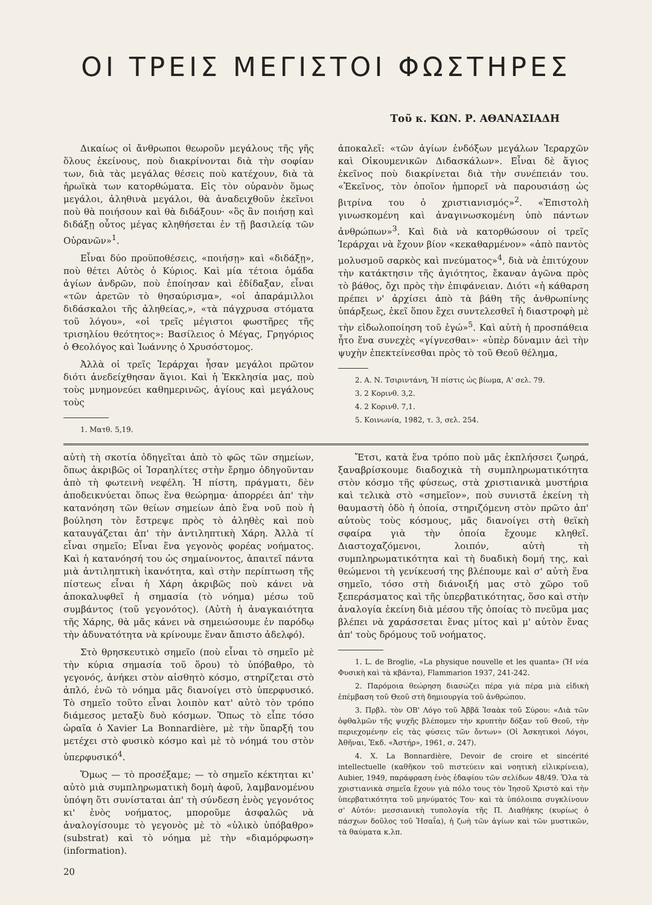ΟΙ ΤΡΕΙΣ ΜΕΓΙΣΤΟΙ ΦΩΣΤΗΡΕΣ
Τοῦ κ. ΚΩΝ. Ρ. ΑΘΑΝΑΣΙΑΔΗ
Δικαίως οἱ ἄνθρωποι θεωροῦν μεγάλους τῆς γῆς ὅλους ἐκείνους, ποὺ διακρίνονται διὰ τὴν σοφίαν των, διὰ τὰς μεγάλας θέσεις ποὺ κατέχουν, διὰ τὰ ἡρωϊκὰ των κατορθώματα. Εἰς τὸν οὐρανὸν ὅμως μεγάλοι, ἀληθινὰ μεγάλοι, θὰ ἀναδειχθοῦν ἐκεῖνοι ποὺ θὰ ποιήσουν καὶ θὰ διδάξουν· «ὃς ἂν ποιήσῃ καὶ διδάξῃ οὗτος μέγας κληθήσεται ἐν τῇ βασιλείᾳ τῶν Οὐρανῶν»<sup>1</sup>.
Εἶναι δύο προϋποθέσεις, «ποιήσῃ» καὶ «διδάξῃ», ποὺ θέτει Αὐτὸς ὁ Κύριος. Καὶ μία τέτοια ὁμάδα ἁγίων ἀνδρῶν, ποὺ ἐποίησαν καὶ ἐδίδαξαν, εἶναι «τῶν ἀρετῶν τὸ θησαύρισμα», «οἱ ἀπαράμιλλοι διδάσκαλοι τῆς ἀληθείας,», «τὰ πάγχρυσα στόματα τοῦ λόγου», «οἱ τρεῖς μέγιστοι φωστῆρες τῆς τρισηλίου θεότητος»: Βασίλειος ὁ Μέγας, Γρηγόριος ὁ Θεολόγος καὶ Ἰωάννης ὁ Χρυσόστομος.
Ἀλλὰ οἱ τρεῖς Ἱεράρχαι ἦσαν μεγάλοι πρῶτον διότι ἀνεδείχθησαν ἅγιοι. Καὶ ἡ Ἐκκλησία μας, ποὺ τοὺς μνημονεύει καθημερινῶς, ἁγίους καὶ μεγάλους τοὺς
1. Ματθ. 5,19.
ἀποκαλεῖ: «τῶν ἁγίων ἐνδόξων μεγάλων Ἱεραρχῶν καὶ Οἰκουμενικῶν Διδασκάλων». Εἶναι δὲ ἅγιος ἐκεῖνος ποὺ διακρίνεται διὰ τὴν συνέπειάν του. «Ἐκεῖνος, τὸν ὁποῖον ἠμπορεῖ νὰ παρουσιάσῃ ὡς βιτρίνα του ὁ χριστιανισμός»<sup>2</sup>. «Ἐπιστολὴ γινωσκομένη καὶ ἀναγινωσκομένη ὑπὸ πάντων ἀνθρώπων»<sup>3</sup>. Καὶ διὰ νὰ κατορθώσουν οἱ τρεῖς Ἱεράρχαι νὰ ἔχουν βίον «κεκαθαρμένον» «ἀπὸ παντὸς μολυσμοῦ σαρκὸς καὶ πνεύματος»<sup>4</sup>, διὰ νὰ ἐπιτύχουν τὴν κατάκτησιν τῆς ἁγιότητος, ἔκαναν ἀγῶνα πρὸς τὸ βάθος, ὄχι πρὸς τὴν ἐπιφάνειαν. Διότι «ἡ κάθαρση πρέπει ν' ἀρχίσει ἀπὸ τὰ βάθη τῆς ἀνθρωπίνης ὑπάρξεως, ἐκεῖ ὅπου ἔχει συντελεσθεῖ ἡ διαστροφὴ μὲ τὴν εἰδωλοποίηση τοῦ ἐγώ»<sup>5</sup>. Καὶ αὐτὴ ἡ προσπάθεια ἦτο ἕνα συνεχὲς «γίγνεσθαι»· «ὑπὲρ δύναμιν ἀεὶ τὴν ψυχὴν ἐπεκτείνεσθαι πρὸς τὸ τοῦ Θεοῦ θέλημα,
2. Α. Ν. Τσιριντάνη, Ἡ πίστις ὡς βίωμα, Α' σελ. 79.
3. 2 Κορινθ. 3,2.
4. 2 Κορινθ. 7,1.
5. Κοινωνία, 1982, τ. 3, σελ. 254.
αὐτὴ τὴ σκοτία ὁδηγεῖται ἀπὸ τὸ φῶς τῶν σημείων, ὅπως ἀκριβῶς οἱ Ἰσραηλίτες στὴν ἔρημο ὁδηγοῦνταν ἀπὸ τὴ φωτεινὴ νεφέλη. Ἡ πίστη, πράγματι, δὲν ἀποδεικνύεται ὅπως ἕνα θεώρημα· ἀπορρέει ἀπ' τὴν κατανόηση τῶν θείων σημείων ἀπὸ ἕνα νοῦ ποὺ ἡ βούληση τὸν ἔστρεψε πρὸς τὸ ἀληθὲς καὶ ποὺ καταυγάζεται ἀπ' τὴν ἀντιληπτικὴ Χάρη. Ἀλλὰ τί εἶναι σημεῖο; Εἶναι ἕνα γεγονὸς φορέας νοήματος. Καὶ ἡ κατανόησή του ὡς σημαίνοντος, ἀπαιτεῖ πάντα μιὰ ἀντιληπτικὴ ἱκανότητα, καὶ στὴν περίπτωση τῆς πίστεως εἶναι ἡ Χάρη ἀκριβῶς ποὺ κάνει νὰ ἀποκαλυφθεῖ ἡ σημασία (τὸ νόημα) μέσω τοῦ συμβάντος (τοῦ γεγονότος). (Αὐτὴ ἡ ἀναγκαιότητα τῆς Χάρης, θὰ μᾶς κάνει νὰ σημειώσουμε ἐν παρόδῳ τὴν ἀδυνατότητα νὰ κρίνουμε ἕναν ἄπιστο ἀδελφό).
Στὸ θρησκευτικὸ σημεῖο (ποὺ εἶναι τὸ σημεῖο μὲ τὴν κύρια σημασία τοῦ ὅρου) τὸ ὑπόβαθρο, τὸ γεγονός, ἀνήκει στὸν αἰσθητὸ κόσμο, στηρίζεται στὸ ἁπλό, ἐνῶ τὸ νόημα μᾶς διανοίγει στὸ ὑπερφυσικό. Τὸ σημεῖο τοῦτο εἶναι λοιπὸν κατ' αὐτὸ τὸν τρόπο διάμεσος μεταξὺ δυὸ κόσμων. Ὅπως τὸ εἶπε τόσο ὡραῖα ὁ Xavier La Bonnardière, μὲ τὴν ὕπαρξή του μετέχει στὸ φυσικὸ κόσμο καὶ μὲ τὸ νόημά του στὸν ὑπερφυσικό<sup>4</sup>.
Ὅμως — τὸ προσέξαμε; — τὸ σημεῖο κέκτηται κι' αὐτὸ μιὰ συμπληρωματικὴ δομὴ ἀφοῦ, λαμβανομένου ὑπόψη ὅτι συνίσταται ἀπ' τὴ σύνδεση ἑνὸς γεγονότος κι' ἑνὸς νοήματος, μποροῦμε ἀσφαλῶς νὰ ἀναλογίσουμε τὸ γεγονὸς μὲ τὸ «ὑλικὸ ὑπόβαθρο» (substrat) καὶ τὸ νόημα μὲ τὴν «διαμόρφωση» (information).
20
Ἔτσι, κατὰ ἕνα τρόπο ποὺ μᾶς ἐκπλήσσει ζωηρά, ξαναβρίσκουμε διαδοχικὰ τὴ συμπληρωματικότητα στὸν κόσμο τῆς φύσεως, στὰ χριστιανικὰ μυστήρια καὶ τελικὰ στὸ «σημεῖον», ποὺ συνιστᾶ ἐκείνη τὴ θαυμαστὴ ὁδὸ ἡ ὁποία, στηριζόμενη στὸν πρῶτο ἀπ' αὐτοὺς τοὺς κόσμους, μᾶς διανοίγει στὴ θεϊκὴ σφαίρα γιὰ τὴν ὁποία ἔχουμε κληθεῖ. Διαστοχαζόμενοι, λοιπόν, αὐτὴ τὴ συμπληρωματικότητα καὶ τὴ δυαδικὴ δομή της, καὶ θεώμενοι τὴ γενίκευσή της βλέπουμε καὶ σ' αὐτὴ ἕνα σημεῖο, τόσο στὴ διάνοιξή μας στὸ χῶρο τοῦ ξεπεράσματος καὶ τῆς ὑπερβατικότητας, ὅσο καὶ στὴν ἀναλογία ἐκείνη διὰ μέσου τῆς ὁποίας τὸ πνεῦμα μας βλέπει νὰ χαράσσεται ἕνας μίτος καὶ μ' αὐτὸν ἕνας ἀπ' τοὺς δρόμους τοῦ νοήματος.
1. L. de Broglie, «La physique nouvelle et les quanta» (Ἡ νέα Φυσικὴ καὶ τὰ κβάντα), Flammarion 1937, 241-242.
2. Παρόμοια θεώρηση διασώζει πέρα γιὰ πέρα μιὰ εἰδικὴ ἐπέμβαση τοῦ Θεοῦ στὴ δημιουργία τοῦ ἀνθρώπου.
3. Πρβλ. τὸν ΟΒ' Λόγο τοῦ Ἀββᾶ Ἰσαὰκ τοῦ Σύρου: «Διὰ τῶν ὀφθαλμῶν τῆς ψυχῆς βλέπομεν τὴν κρυπτὴν δόξαν τοῦ Θεοῦ, τὴν περιεχομένην εἰς τὰς φύσεις τῶν ὄντων» (Οἱ Ἀσκητικοὶ Λόγοι, Ἀθῆναι, Ἐκδ. «Ἀστήρ», 1961, σ. 247).
4. X. La Bonnardière, Devoir de croire et sincérité intellectuelle (καθῆκον τοῦ πιστεύειν καὶ νοητικὴ εἰλικρίνεια), Aubier, 1949, παράφραση ἑνὸς ἐδαφίου τῶν σελίδων 48/49. Ὅλα τὰ χριστιανικὰ σημεῖα ἔχουν γιὰ πόλο τους τὸν Ἰησοῦ Χριστὸ καὶ τὴν ὑπερβατικότητα τοῦ μηνύματός Του· καὶ τὰ ὑπόλοιπα συγκλίνουν σ' Αὐτόν: μεσσιανικὴ τυπολογία τῆς Π. Διαθήκης (κυρίως ὁ πάσχων δοῦλος τοῦ Ἠσαΐα), ἡ ζωὴ τῶν ἁγίων καὶ τῶν μυστικῶν, τὰ θαύματα κ.λπ.